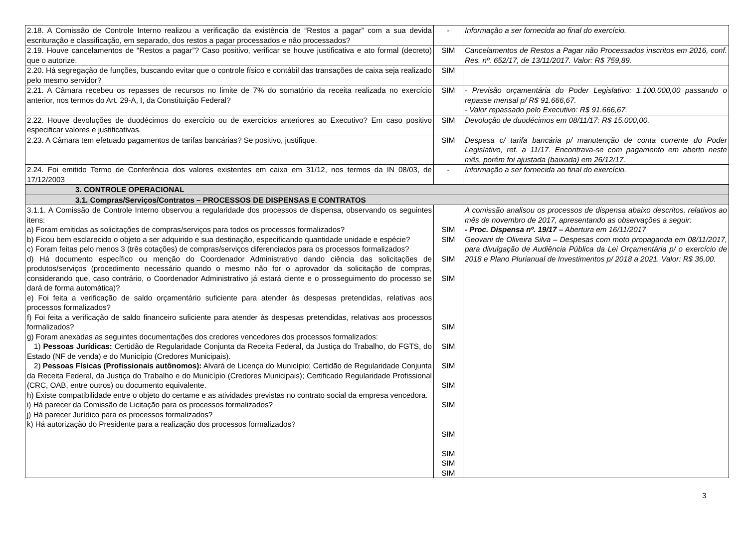| 2.18. A Comissão de Controle Interno realizou a verificação da existência de “Restos a pagar” com a sua devida escrituração e classificação, em separado, dos restos a pagar processados e não processados? | - | Informação a ser fornecida ao final do exercício. |
| 2.19. Houve cancelamentos de “Restos a pagar”? Caso positivo, verificar se houve justificativa e ato formal (decreto) que o autorize. | SIM | Cancelamentos de Restos a Pagar não Processados inscritos em 2016, conf. Res. nº. 652/17, de 13/11/2017. Valor: R$ 759,89. |
| 2.20. Há segregação de funções, buscando evitar que o controle físico e contábil das transações de caixa seja realizado pelo mesmo servidor? | SIM | |
| 2.21. A Câmara recebeu os repasses de recursos no limite de 7% do somatório da receita realizada no exercício anterior, nos termos do Art. 29-A, I, da Constituição Federal? | SIM | - Previsão orçamentária do Poder Legislativo: 1.100.000,00 passando o repasse mensal p/ R$ 91.666,67. - Valor repassado pelo Executivo: R$ 91.666,67. |
| 2.22. Houve devoluções de duodécimos do exercício ou de exercícios anteriores ao Executivo? Em caso positivo especificar valores e justificativas. | SIM | Devolução de duodécimos em 08/11/17: R$ 15.000,00. |
| 2.23. A Câmara tem efetuado pagamentos de tarifas bancárias? Se positivo, justifique. | SIM | Despesa c/ tarifa bancária p/ manutenção de conta corrente do Poder Legislativo, ref. a 11/17. Encontrava-se com pagamento em aberto neste mês, porém foi ajustada (baixada) em 26/12/17. |
| 2.24. Foi emitido Termo de Conferência dos valores existentes em caixa em 31/12, nos termos da IN 08/03, de 17/12/2003 | - | Informação a ser fornecida ao final do exercício. |
| 3. CONTROLE OPERACIONAL | | |
| 3.1. Compras/Serviços/Contratos – PROCESSOS DE DISPENSAS E CONTRATOS | | |
| 3.1.1. A Comissão de Controle Interno observou a regularidade dos processos de dispensa, observando os seguintes itens: a) Foram emitidas as solicitações de compras/serviços para todos os processos formalizados? b) Ficou bem esclarecido o objeto a ser adquirido e sua destinação, especificando quantidade unidade e espécie? c) Foram feitas pelo menos 3 (três cotações) de compras/serviços diferenciados para os processos formalizados? d) Há documento específico ou menção do Coordenador Administrativo dando ciência das solicitações de produtos/serviços (procedimento necessário quando o mesmo não for o aprovador da solicitação de compras, considerando que, caso contrário, o Coordenador Administrativo já estará ciente e o prosseguimento do processo se dará de forma automática)? e) Foi feita a verificação de saldo orçamentário suficiente para atender às despesas pretendidas, relativas aos processos formalizados? f) Foi feita a verificação de saldo financeiro suficiente para atender às despesas pretendidas, relativas aos processos formalizados? g) Foram anexadas as seguintes documentações dos credores vencedores dos processos formalizados: 1) Pessoas Jurídicas: Certidão de Regularidade Conjunta da Receita Federal, da Justiça do Trabalho, do FGTS, do Estado (NF de venda) e do Município (Credores Municipais). 2) Pessoas Físicas (Profissionais autônomos): Alvará de Licença do Município; Certidão de Regularidade Conjunta da Receita Federal, da Justiça do Trabalho e do Município (Credores Municipais); Certificado Regularidade Profissional (CRC, OAB, entre outros) ou documento equivalente. h) Existe compatibilidade entre o objeto do certame e as atividades previstas no contrato social da empresa vencedora. i) Há parecer da Comissão de Licitação para os processos formalizados? j) Há parecer Jurídico para os processos formalizados? k) Há autorização do Presidente para a realização dos processos formalizados? | SIM SIM SIM SIM SIM SIM SIM SIM SIM SIM SIM SIM SIM | A comissão analisou os processos de dispensa abaixo descritos, relativos ao mês de novembro de 2017, apresentando as observações a seguir: - Proc. Dispensa nº. 19/17 – Abertura em 16/11/2017 Geovani de Oliveira Silva – Despesas com moto propaganda em 08/11/2017, para divulgação de Audiência Pública da Lei Orçamentária p/ o exercício de 2018 e Plano Plurianual de Investimentos p/ 2018 a 2021. Valor: R$ 36,00. |
3